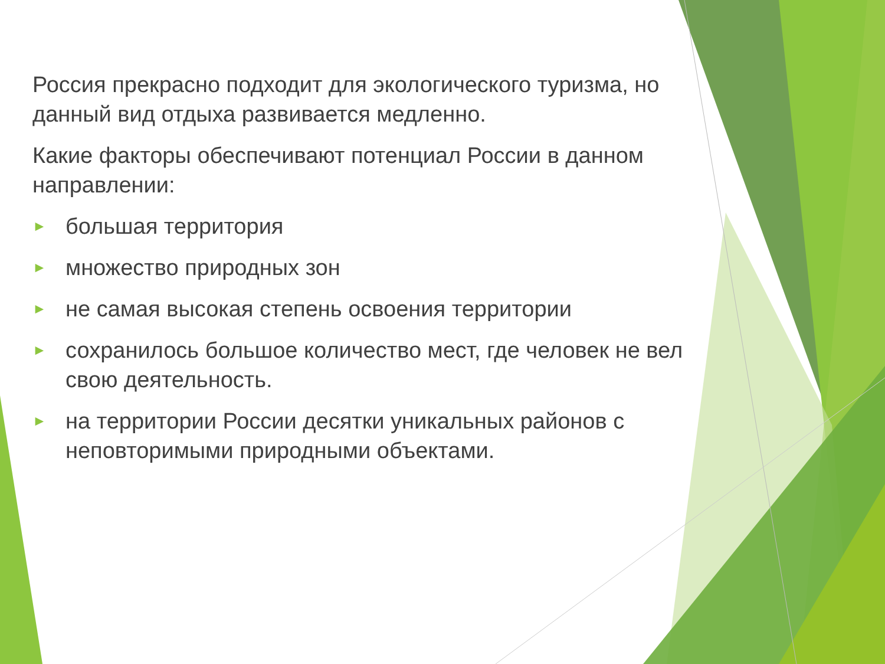Россия прекрасно подходит для экологического туризма, но данный вид отдыха развивается медленно.
Какие факторы обеспечивают потенциал России в данном направлении:
► большая территория
► множество природных зон
► не самая высокая степень освоения территории
► сохранилось большое количество мест, где человек не вел свою деятельность.
► на территории России десятки уникальных районов с неповторимыми природными объектами.